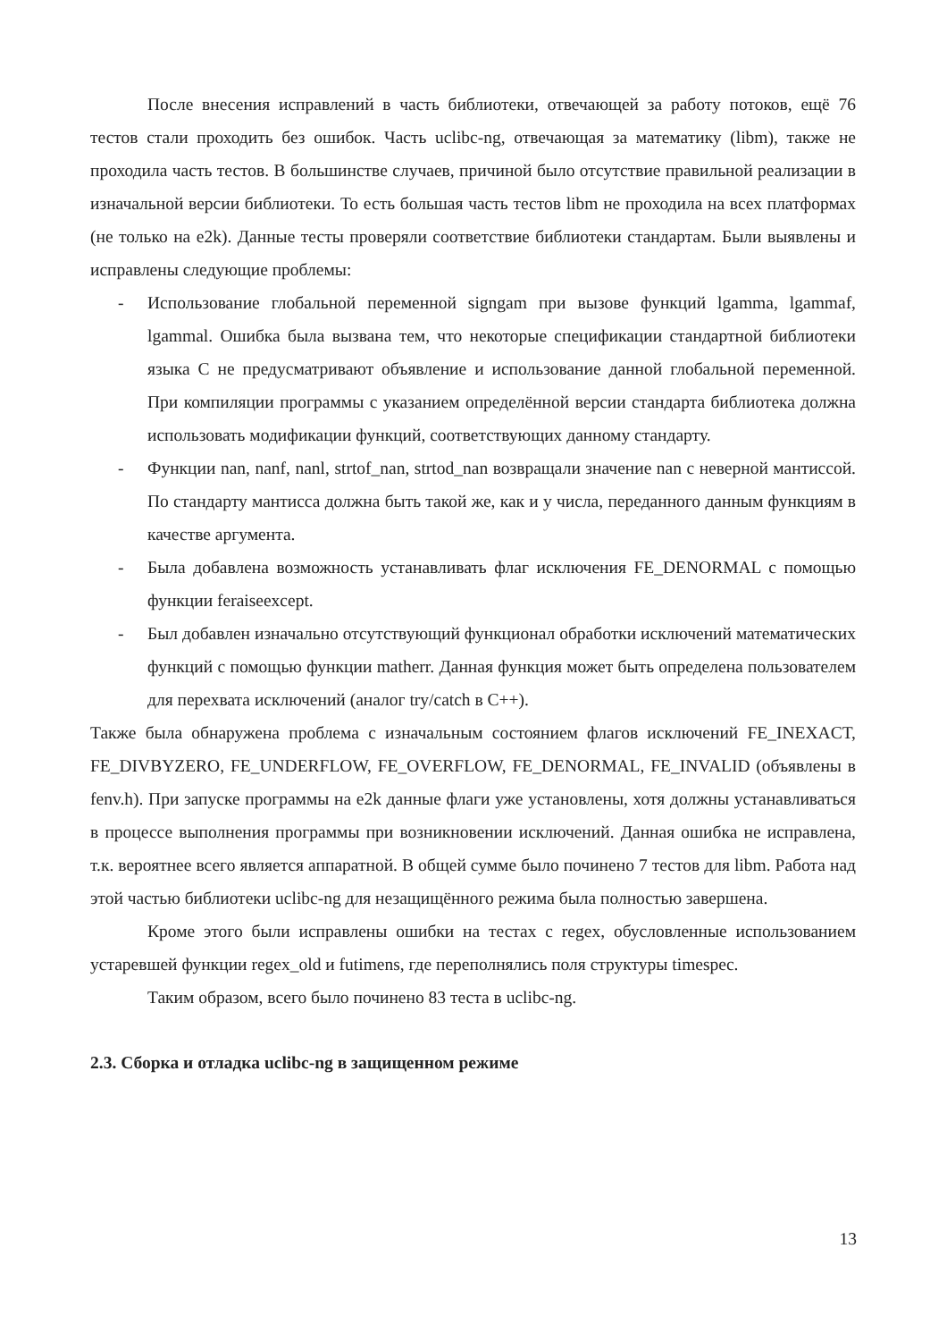После внесения исправлений в часть библиотеки, отвечающей за работу потоков, ещё 76 тестов стали проходить без ошибок. Часть uclibc-ng, отвечающая за математику (libm), также не проходила часть тестов. В большинстве случаев, причиной было отсутствие правильной реализации в изначальной версии библиотеки. То есть большая часть тестов libm не проходила на всех платформах (не только на e2k). Данные тесты проверяли соответствие библиотеки стандартам. Были выявлены и исправлены следующие проблемы:
- Использование глобальной переменной signgam при вызове функций lgamma, lgammaf, lgammal. Ошибка была вызвана тем, что некоторые спецификации стандартной библиотеки языка С не предусматривают объявление и использование данной глобальной переменной. При компиляции программы с указанием определённой версии стандарта библиотека должна использовать модификации функций, соответствующих данному стандарту.
- Функции nan, nanf, nanl, strtof_nan, strtod_nan возвращали значение nan с неверной мантиссой. По стандарту мантисса должна быть такой же, как и у числа, переданного данным функциям в качестве аргумента.
- Была добавлена возможность устанавливать флаг исключения FE_DENORMAL с помощью функции feraiseexcept.
- Был добавлен изначально отсутствующий функционал обработки исключений математических функций с помощью функции matherr. Данная функция может быть определена пользователем для перехвата исключений (аналог try/catch в C++).
Также была обнаружена проблема с изначальным состоянием флагов исключений FE_INEXACT, FE_DIVBYZERO, FE_UNDERFLOW, FE_OVERFLOW, FE_DENORMAL, FE_INVALID (объявлены в fenv.h). При запуске программы на e2k данные флаги уже установлены, хотя должны устанавливаться в процессе выполнения программы при возникновении исключений. Данная ошибка не исправлена, т.к. вероятнее всего является аппаратной. В общей сумме было починено 7 тестов для libm. Работа над этой частью библиотеки uclibc-ng для незащищённого режима была полностью завершена.
Кроме этого были исправлены ошибки на тестах с regex, обусловленные использованием устаревшей функции regex_old и futimens, где переполнялись поля структуры timespec.
Таким образом, всего было починено 83 теста в uclibc-ng.
2.3. Сборка и отладка uclibc-ng в защищенном режиме
13